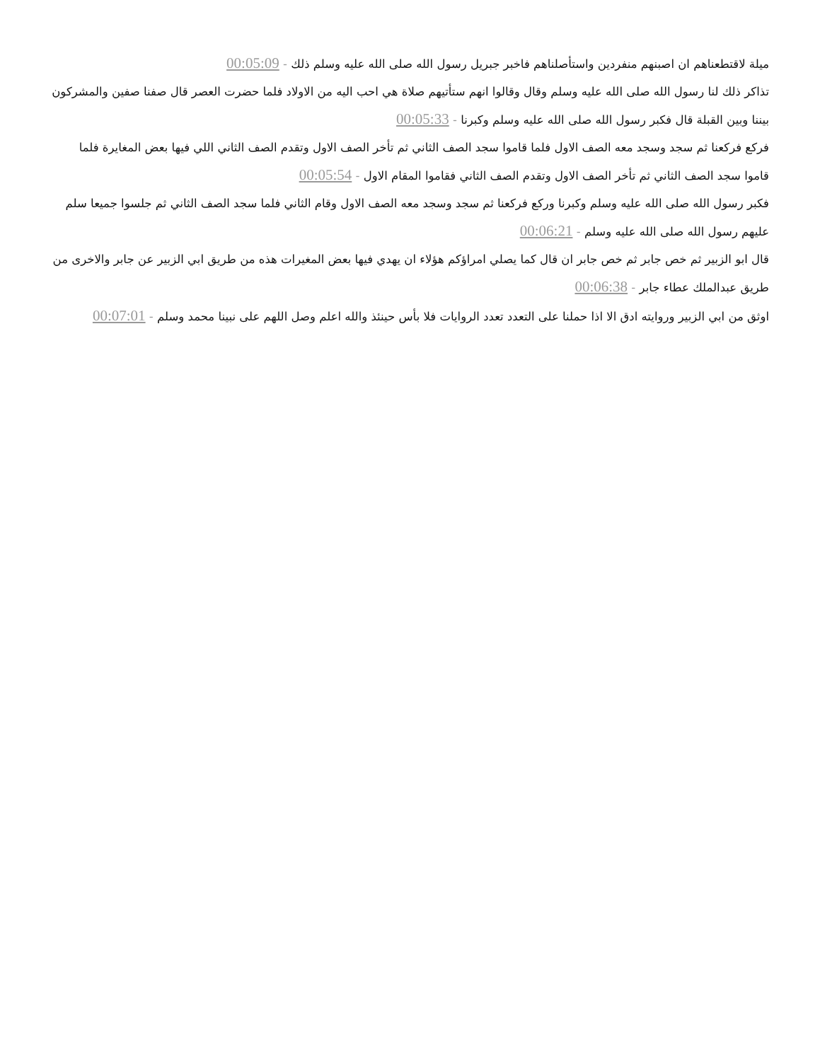ميلة لاقتطعناهم ان اصبنهم منفردين واستأصلناهم فاخبر جبريل رسول الله صلى الله عليه وسلم ذلك - 00:05:09
تذاكر ذلك لنا رسول الله صلى الله عليه وسلم وقال وقالوا انهم ستأتيهم صلاة هي احب اليه من الاولاد فلما حضرت العصر قال صفنا صفين والمشركون بيننا وبين القبلة قال فكبر رسول الله صلى الله عليه وسلم وكبرنا - 00:05:33
فركع فركعنا ثم سجد وسجد معه الصف الاول فلما قاموا سجد الصف الثاني ثم تأخر الصف الاول وتقدم الصف الثاني اللي فيها بعض المغايرة فلما قاموا سجد الصف الثاني ثم تأخر الصف الاول وتقدم الصف الثاني فقاموا المقام الاول - 00:05:54
فكبر رسول الله صلى الله عليه وسلم وكبرنا وركع فركعنا ثم سجد وسجد معه الصف الاول وقام الثاني فلما سجد الصف الثاني ثم جلسوا جميعا سلم عليهم رسول الله صلى الله عليه وسلم - 00:06:21
قال ابو الزبير ثم خص جابر ثم خص جابر ان قال كما يصلي امراؤكم هؤلاء ان يهدي فيها بعض المغيرات هذه من طريق ابي الزبير عن جابر والاخرى من طريق عبدالملك عطاء جابر - 00:06:38
اوثق من ابي الزبير وروايته ادق الا اذا حملنا على التعدد تعدد الروايات فلا بأس حينئذ والله اعلم وصل اللهم على نبينا محمد وسلم - 00:07:01